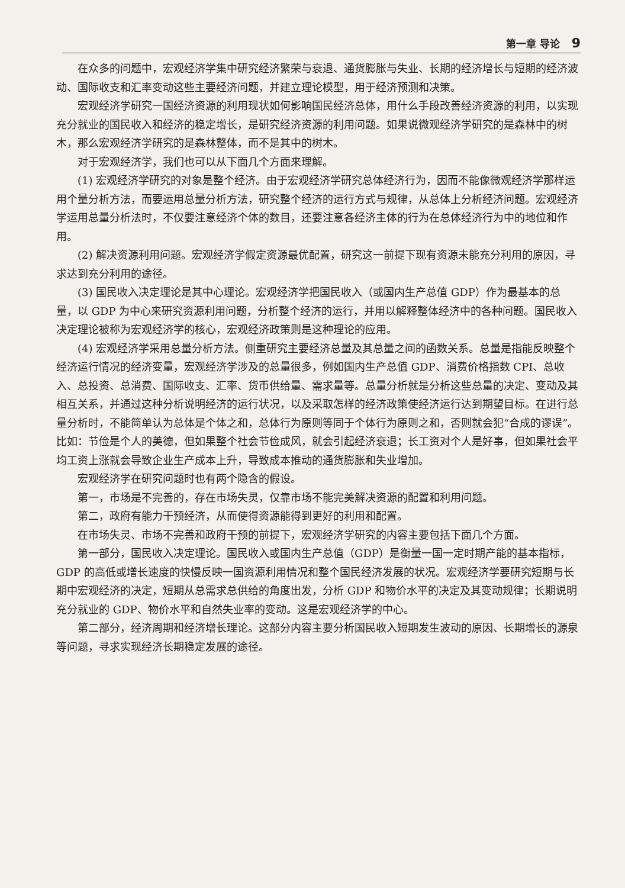第一章 导论 9
在众多的问题中，宏观经济学集中研究经济繁荣与衰退、通货膨胀与失业、长期的经济增长与短期的经济波动、国际收支和汇率变动这些主要经济问题，并建立理论模型，用于经济预测和决策。
宏观经济学研究一国经济资源的利用现状如何影响国民经济总体，用什么手段改善经济资源的利用，以实现充分就业的国民收入和经济的稳定增长，是研究经济资源的利用问题。如果说微观经济学研究的是森林中的树木，那么宏观经济学研究的是森林整体，而不是其中的树木。
对于宏观经济学，我们也可以从下面几个方面来理解。
(1) 宏观经济学研究的对象是整个经济。由于宏观经济学研究总体经济行为，因而不能像微观经济学那样运用个量分析方法，而要运用总量分析方法，研究整个经济的运行方式与规律，从总体上分析经济问题。宏观经济学运用总量分析法时，不仅要注意经济个体的数目，还要注意各经济主体的行为在总体经济行为中的地位和作用。
(2) 解决资源利用问题。宏观经济学假定资源最优配置，研究这一前提下现有资源未能充分利用的原因，寻求达到充分利用的途径。
(3) 国民收入决定理论是其中心理论。宏观经济学把国民收入（或国内生产总值 GDP）作为最基本的总量，以 GDP 为中心来研究资源利用问题，分析整个经济的运行，并用以解释整体经济中的各种问题。国民收入决定理论被称为宏观经济学的核心，宏观经济政策则是这种理论的应用。
(4) 宏观经济学采用总量分析方法。侧重研究主要经济总量及其总量之间的函数关系。总量是指能反映整个经济运行情况的经济变量，宏观经济学涉及的总量很多，例如国内生产总值 GDP、消费价格指数 CPI、总收入、总投资、总消费、国际收支、汇率、货币供给量、需求量等。总量分析就是分析这些总量的决定、变动及其相互关系，并通过这种分析说明经济的运行状况，以及采取怎样的经济政策使经济运行达到期望目标。在进行总量分析时，不能简单认为总体是个体之和，总体行为原则等同于个体行为原则之和，否则就会犯“合成的谬误”。比如：节俭是个人的美德，但如果整个社会节俭成风，就会引起经济衰退；长工资对个人是好事，但如果社会平均工资上涨就会导致企业生产成本上升，导致成本推动的通货膨胀和失业增加。
宏观经济学在研究问题时也有两个隐含的假设。
第一，市场是不完善的，存在市场失灵，仅靠市场不能完美解决资源的配置和利用问题。
第二，政府有能力干预经济，从而使得资源能得到更好的利用和配置。
在市场失灵、市场不完善和政府干预的前提下，宏观经济学研究的内容主要包括下面几个方面。
第一部分，国民收入决定理论。国民收入或国内生产总值（GDP）是衡量一国一定时期产能的基本指标，GDP 的高低或增长速度的快慢反映一国资源利用情况和整个国民经济发展的状况。宏观经济学要研究短期与长期中宏观经济的决定，短期从总需求总供给的角度出发，分析 GDP 和物价水平的决定及其变动规律；长期说明充分就业的 GDP、物价水平和自然失业率的变动。这是宏观经济学的中心。
第二部分，经济周期和经济增长理论。这部分内容主要分析国民收入短期发生波动的原因、长期增长的源泉等问题，寻求实现经济长期稳定发展的途径。